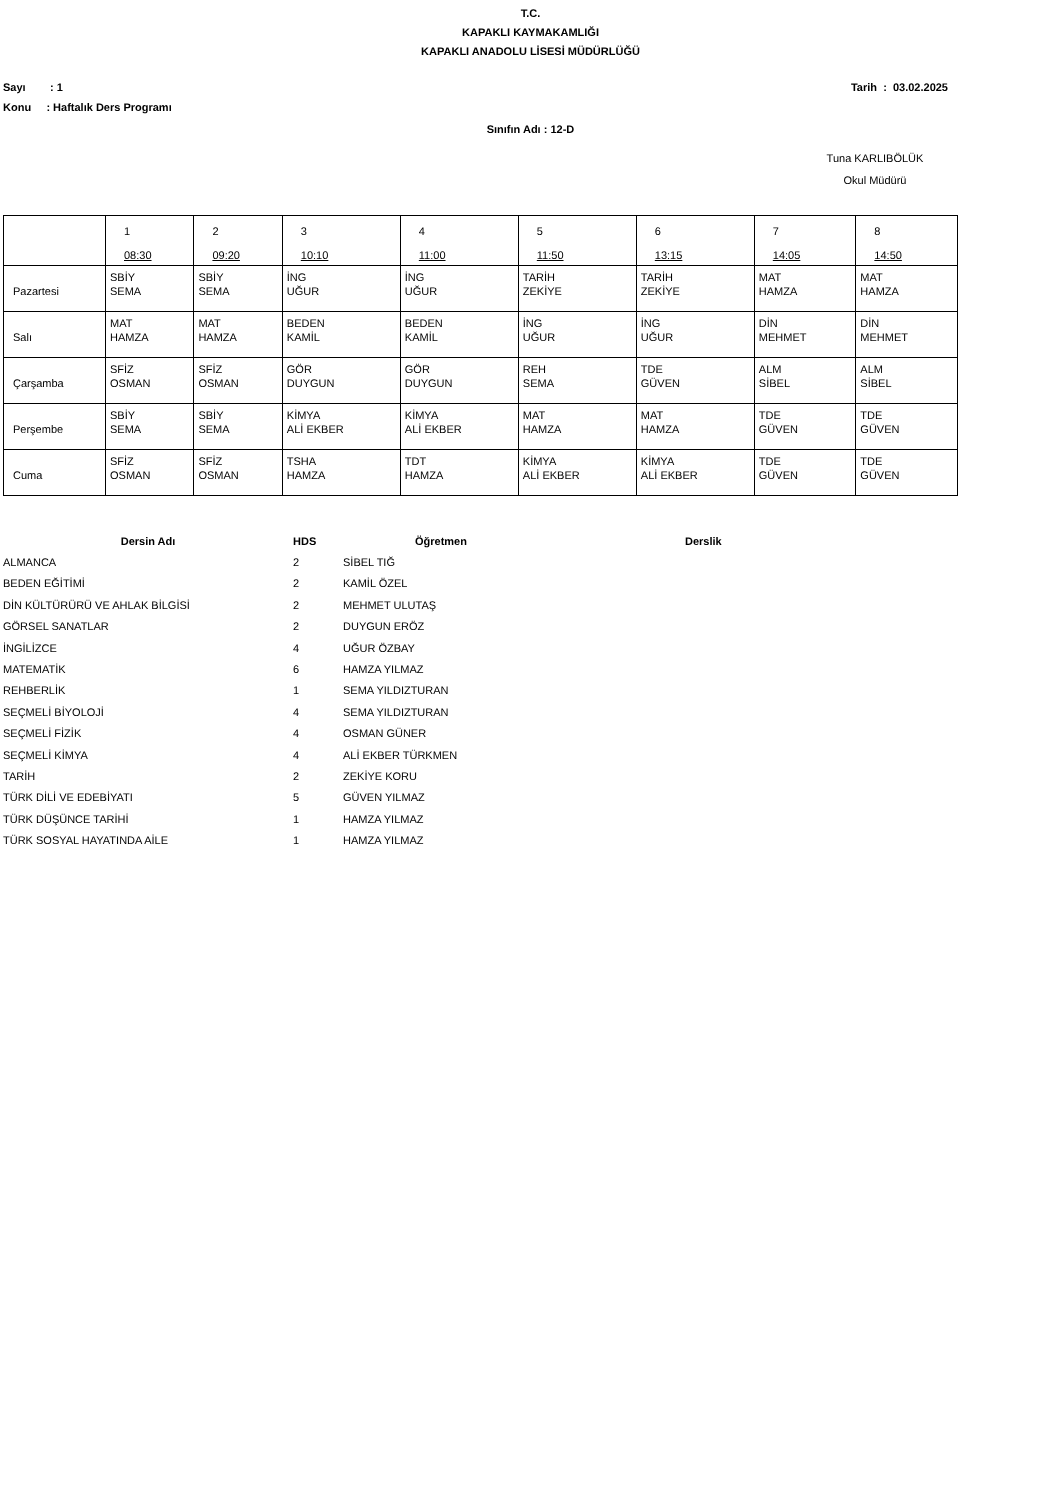T.C.
KAPAKLI KAYMAKAMLIĞI
KAPAKLI ANADOLU LİSESİ MÜDÜRLÜĞÜ
Sayı : 1 Tarih : 03.02.2025
Konu : Haftalık Ders Programı
Sınıfın Adı : 12-D
Tuna KARLIBÖLÜK
Okul Müdürü
| | 1 08:30 | 2 09:20 | 3 10:10 | 4 11:00 | 5 11:50 | 6 13:15 | 7 14:05 | 8 14:50 |
| Pazartesi | SBİY SEMA | SBİY SEMA | İNG UĞUR | İNG UĞUR | TARİH ZEKİYE | TARİH ZEKİYE | MAT HAMZA | MAT HAMZA |
| Salı | MAT HAMZA | MAT HAMZA | BEDEN KAMİL | BEDEN KAMİL | İNG UĞUR | İNG UĞUR | DİN MEHMET | DİN MEHMET |
| Çarşamba | SFİZ OSMAN | SFİZ OSMAN | GÖR DUYGUN | GÖR DUYGUN | REH SEMA | TDE GÜVEN | ALM SİBEL | ALM SİBEL |
| Perşembe | SBİY SEMA | SBİY SEMA | KİMYA ALİ EKBER | KİMYA ALİ EKBER | MAT HAMZA | MAT HAMZA | TDE GÜVEN | TDE GÜVEN |
| Cuma | SFİZ OSMAN | SFİZ OSMAN | TSHA HAMZA | TDT HAMZA | KİMYA ALİ EKBER | KİMYA ALİ EKBER | TDE GÜVEN | TDE GÜVEN |
| Dersin Adı | HDS | Öğretmen | Derslik |
| --- | --- | --- | --- |
| ALMANCA | 2 | SİBEL TIĞ | |
| BEDEN EĞİTİMİ | 2 | KAMİL ÖZEL | |
| DİN KÜLTÜRÜRÜ VE AHLAK BİLGİSİ | 2 | MEHMET ULUTAŞ | |
| GÖRSEL SANATLAR | 2 | DUYGUN ERÖZ | |
| İNGİLİZCE | 4 | UĞUR ÖZBAY | |
| MATEMATİK | 6 | HAMZA YILMAZ | |
| REHBERLİK | 1 | SEMA YILDIZTURAN | |
| SEÇMELİ BİYOLOJİ | 4 | SEMA YILDIZTURAN | |
| SEÇMELİ FİZİK | 4 | OSMAN GÜNER | |
| SEÇMELİ KİMYA | 4 | ALİ EKBER TÜRKMEN | |
| TARİH | 2 | ZEKİYE KORU | |
| TÜRK DİLİ VE EDEBİYATI | 5 | GÜVEN YILMAZ | |
| TÜRK DÜŞÜNCE TARİHİ | 1 | HAMZA YILMAZ | |
| TÜRK SOSYAL HAYATINDA AİLE | 1 | HAMZA YILMAZ | |